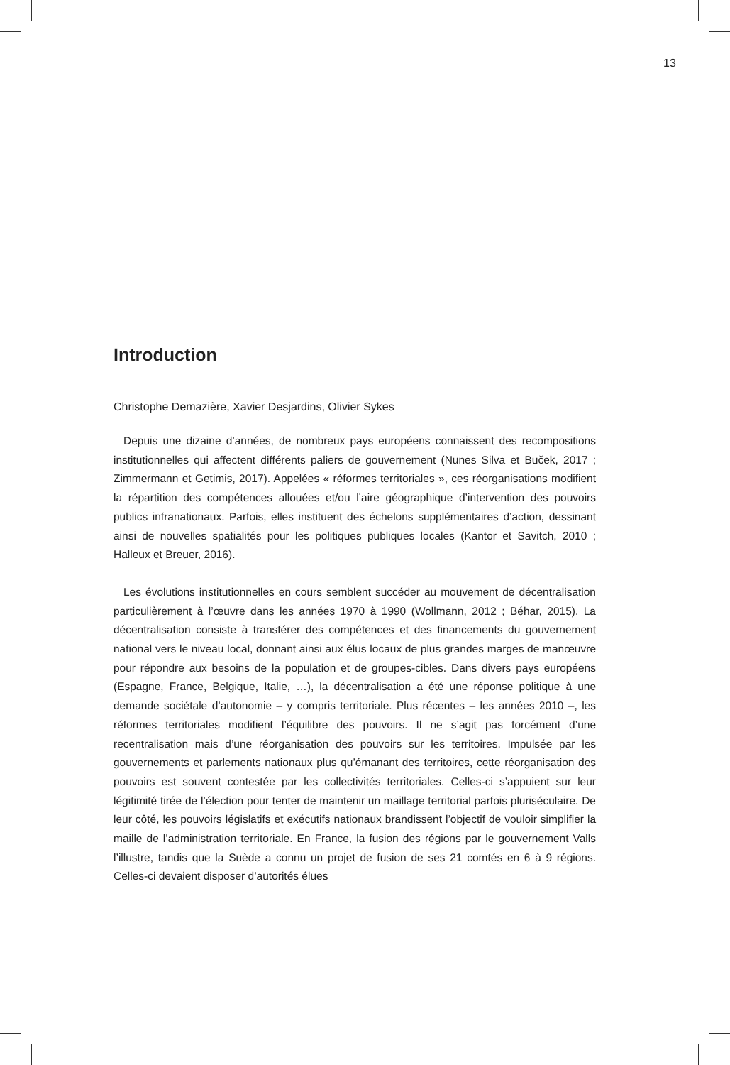13
Introduction
Christophe Demazière, Xavier Desjardins, Olivier Sykes
Depuis une dizaine d’années, de nombreux pays européens connaissent des recompositions institutionnelles qui affectent différents paliers de gouvernement (Nunes Silva et Buček, 2017 ; Zimmermann et Getimis, 2017). Appelées « réformes territoriales », ces réorganisations modifient la répartition des compétences allouées et/ou l’aire géographique d’intervention des pouvoirs publics infranationaux. Parfois, elles instituent des échelons supplémentaires d’action, dessinant ainsi de nouvelles spatialités pour les politiques publiques locales (Kantor et Savitch, 2010 ; Halleux et Breuer, 2016).
Les évolutions institutionnelles en cours semblent succéder au mouvement de décentralisation particulièrement à l’œuvre dans les années 1970 à 1990 (Wollmann, 2012 ; Béhar, 2015). La décentralisation consiste à transférer des compétences et des financements du gouvernement national vers le niveau local, donnant ainsi aux élus locaux de plus grandes marges de manœuvre pour répondre aux besoins de la population et de groupes-cibles. Dans divers pays européens (Espagne, France, Belgique, Italie, …), la décentralisation a été une réponse politique à une demande sociétale d’autonomie – y compris territoriale. Plus récentes – les années 2010 –, les réformes territoriales modifient l’équilibre des pouvoirs. Il ne s’agit pas forcément d’une recentralisation mais d’une réorganisation des pouvoirs sur les territoires. Impulsée par les gouvernements et parlements nationaux plus qu’émanant des territoires, cette réorganisation des pouvoirs est souvent contestée par les collectivités territoriales. Celles-ci s’appuient sur leur légitimité tirée de l’élection pour tenter de maintenir un maillage territorial parfois pluriséculaire. De leur côté, les pouvoirs législatifs et exécutifs nationaux brandissent l’objectif de vouloir simplifier la maille de l’administration territoriale. En France, la fusion des régions par le gouvernement Valls l’illustre, tandis que la Suède a connu un projet de fusion de ses 21 comtés en 6 à 9 régions. Celles-ci devaient disposer d’autorités élues